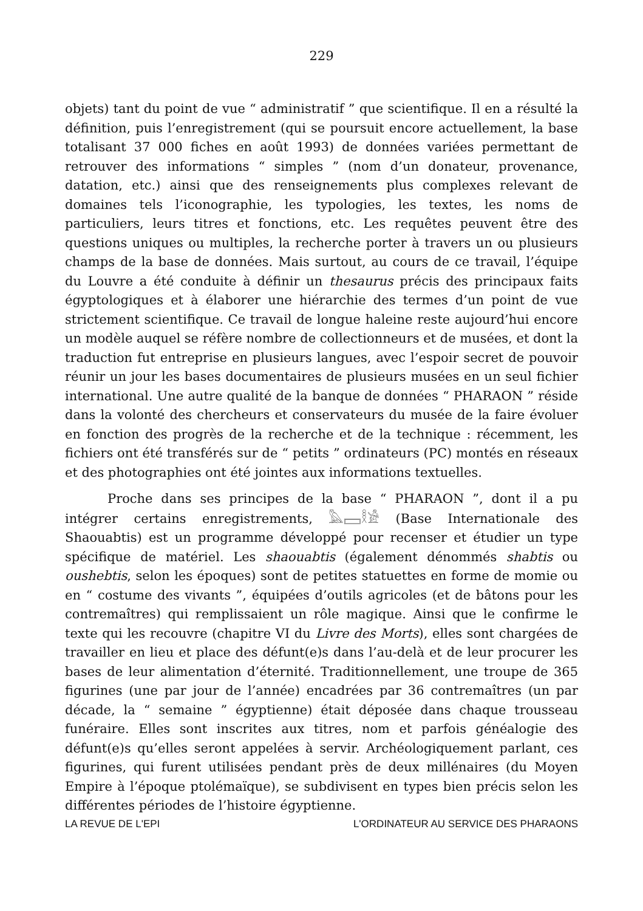229
objets) tant du point de vue “ administratif ” que scientifique. Il en a résulté la définition, puis l’enregistrement (qui se poursuit encore actuellement, la base totalisant 37 000 fiches en août 1993) de données variées permettant de retrouver des informations “ simples ” (nom d’un donateur, provenance, datation, etc.) ainsi que des renseignements plus complexes relevant de domaines tels l’iconographie, les typologies, les textes, les noms de particuliers, leurs titres et fonctions, etc. Les requêtes peuvent être des questions uniques ou multiples, la recherche porter à travers un ou plusieurs champs de la base de données. Mais surtout, au cours de ce travail, l’équipe du Louvre a été conduite à définir un thesaurus précis des principaux faits égyptologiques et à élaborer une hiérarchie des termes d’un point de vue strictement scientifique. Ce travail de longue haleine reste aujourd’hui encore un modèle auquel se réfère nombre de collectionneurs et de musées, et dont la traduction fut entreprise en plusieurs langues, avec l’espoir secret de pouvoir réunir un jour les bases documentaires de plusieurs musées en un seul fichier international. Une autre qualité de la banque de données “ PHARAON ” réside dans la volonté des chercheurs et conservateurs du musée de la faire évoluer en fonction des progrès de la recherche et de la technique : récemment, les fichiers ont été transférés sur de “ petits ” ordinateurs (PC) montés en réseaux et des photographies ont été jointes aux informations textuelles.
Proche dans ses principes de la base “ PHARAON ”, dont il a pu intégrer certains enregistrements, 𓅓𓈙𓎛𓀀 (Base Internationale des Shaouabtis) est un programme développé pour recenser et étudier un type spécifique de matériel. Les shaouabtis (également dénommés shabtis ou oushebtis, selon les époques) sont de petites statuettes en forme de momie ou en “ costume des vivants ”, équipées d’outils agricoles (et de bâtons pour les contremaîtres) qui remplissaient un rôle magique. Ainsi que le confirme le texte qui les recouvre (chapitre VI du Livre des Morts), elles sont chargées de travailler en lieu et place des défunt(e)s dans l’au-delà et de leur procurer les bases de leur alimentation d’éternité. Traditionnellement, une troupe de 365 figurines (une par jour de l’année) encadrées par 36 contremaîtres (un par décade, la “ semaine ” égyptienne) était déposée dans chaque trousseau funéraire. Elles sont inscrites aux titres, nom et parfois généalogie des défunt(e)s qu’elles seront appelées à servir. Archéologiquement parlant, ces figurines, qui furent utilisées pendant près de deux millénaires (du Moyen Empire à l’époque ptolémaïque), se subdivisent en types bien précis selon les différentes périodes de l’histoire égyptienne.
LA REVUE DE L'EPI L'ORDINATEUR AU SERVICE DES PHARAONS